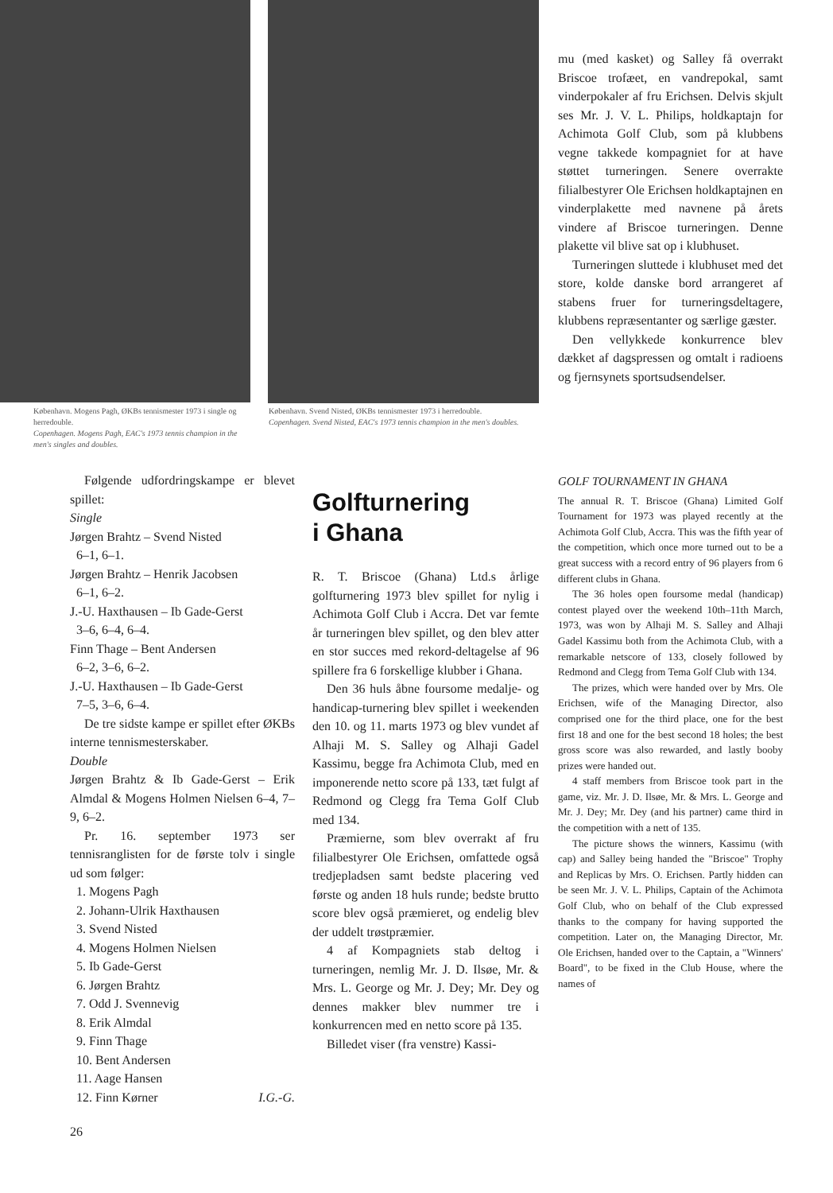København. Mogens Pagh, ØKBs tennismester 1973 i single og herredouble.
Copenhagen. Mogens Pagh, EAC's 1973 tennis champion in the men's singles and doubles.
København. Svend Nisted, ØKBs tennismester 1973 i herredouble.
Copenhagen. Svend Nisted, EAC's 1973 tennis champion in the men's doubles.
mu (med kasket) og Salley få overrakt Briscoe trofæet, en vandrepokal, samt vinderpokaler af fru Erichsen. Delvis skjult ses Mr. J. V. L. Philips, holdkaptajn for Achimota Golf Club, som på klubbens vegne takkede kompagniet for at have støttet turneringen. Senere overrakte filialbestyrer Ole Erichsen holdkaptajnen en vinderplakette med navnene på årets vindere af Briscoe turneringen. Denne plakette vil blive sat op i klubhuset.
Turneringen sluttede i klubhuset med det store, kolde danske bord arrangeret af stabens fruer for turneringsdeltagere, klubbens repræsentanter og særlige gæster.
Den vellykkede konkurrence blev dækket af dagspressen og omtalt i radioens og fjernsynets sportsudsendelser.
Følgende udfordringskampe er blevet spillet:
Single
Jørgen Brahtz – Svend Nisted
6–1, 6–1.
Jørgen Brahtz – Henrik Jacobsen
6–1, 6–2.
J.-U. Haxthausen – Ib Gade-Gerst
3–6, 6–4, 6–4.
Finn Thage – Bent Andersen
6–2, 3–6, 6–2.
J.-U. Haxthausen – Ib Gade-Gerst
7–5, 3–6, 6–4.
De tre sidste kampe er spillet efter ØKBs interne tennismesterskaber.
Double
Jørgen Brahtz & Ib Gade-Gerst – Erik Almdal & Mogens Holmen Nielsen 6–4, 7–9, 6–2.
Pr. 16. september 1973 ser tennisranglisten for de første tolv i single ud som følger:
1. Mogens Pagh
2. Johann-Ulrik Haxthausen
3. Svend Nisted
4. Mogens Holmen Nielsen
5. Ib Gade-Gerst
6. Jørgen Brahtz
7. Odd J. Svennevig
8. Erik Almdal
9. Finn Thage
10. Bent Andersen
11. Aage Hansen
12. Finn Kørner I.G.-G.
26
Golfturnering
i Ghana
R. T. Briscoe (Ghana) Ltd.s årlige golfturnering 1973 blev spillet for nylig i Achimota Golf Club i Accra. Det var femte år turneringen blev spillet, og den blev atter en stor succes med rekord-deltagelse af 96 spillere fra 6 forskellige klubber i Ghana.
Den 36 huls åbne foursome medalje- og handicap-turnering blev spillet i weekenden den 10. og 11. marts 1973 og blev vundet af Alhaji M. S. Salley og Alhaji Gadel Kassimu, begge fra Achimota Club, med en imponerende netto score på 133, tæt fulgt af Redmond og Clegg fra Tema Golf Club med 134.
Præmierne, som blev overrakt af fru filialbestyrer Ole Erichsen, omfattede også tredjepladsen samt bedste placering ved første og anden 18 huls runde; bedste brutto score blev også præmieret, og endelig blev der uddelt trøstpræmier.
4 af Kompagniets stab deltog i turneringen, nemlig Mr. J. D. Ilsøe, Mr. & Mrs. L. George og Mr. J. Dey; Mr. Dey og dennes makker blev nummer tre i konkurrencen med en netto score på 135.
Billedet viser (fra venstre) Kassi-
GOLF TOURNAMENT IN GHANA
The annual R. T. Briscoe (Ghana) Limited Golf Tournament for 1973 was played recently at the Achimota Golf Club, Accra. This was the fifth year of the competition, which once more turned out to be a great success with a record entry of 96 players from 6 different clubs in Ghana.
The 36 holes open foursome medal (handicap) contest played over the weekend 10th–11th March, 1973, was won by Alhaji M. S. Salley and Alhaji Gadel Kassimu both from the Achimota Club, with a remarkable netscore of 133, closely followed by Redmond and Clegg from Tema Golf Club with 134.
The prizes, which were handed over by Mrs. Ole Erichsen, wife of the Managing Director, also comprised one for the third place, one for the best first 18 and one for the best second 18 holes; the best gross score was also rewarded, and lastly booby prizes were handed out.
4 staff members from Briscoe took part in the game, viz. Mr. J. D. Ilsøe, Mr. & Mrs. L. George and Mr. J. Dey; Mr. Dey (and his partner) came third in the competition with a nett of 135.
The picture shows the winners, Kassimu (with cap) and Salley being handed the "Briscoe" Trophy and Replicas by Mrs. O. Erichsen. Partly hidden can be seen Mr. J. V. L. Philips, Captain of the Achimota Golf Club, who on behalf of the Club expressed thanks to the company for having supported the competition. Later on, the Managing Director, Mr. Ole Erichsen, handed over to the Captain, a "Winners' Board", to be fixed in the Club House, where the names of